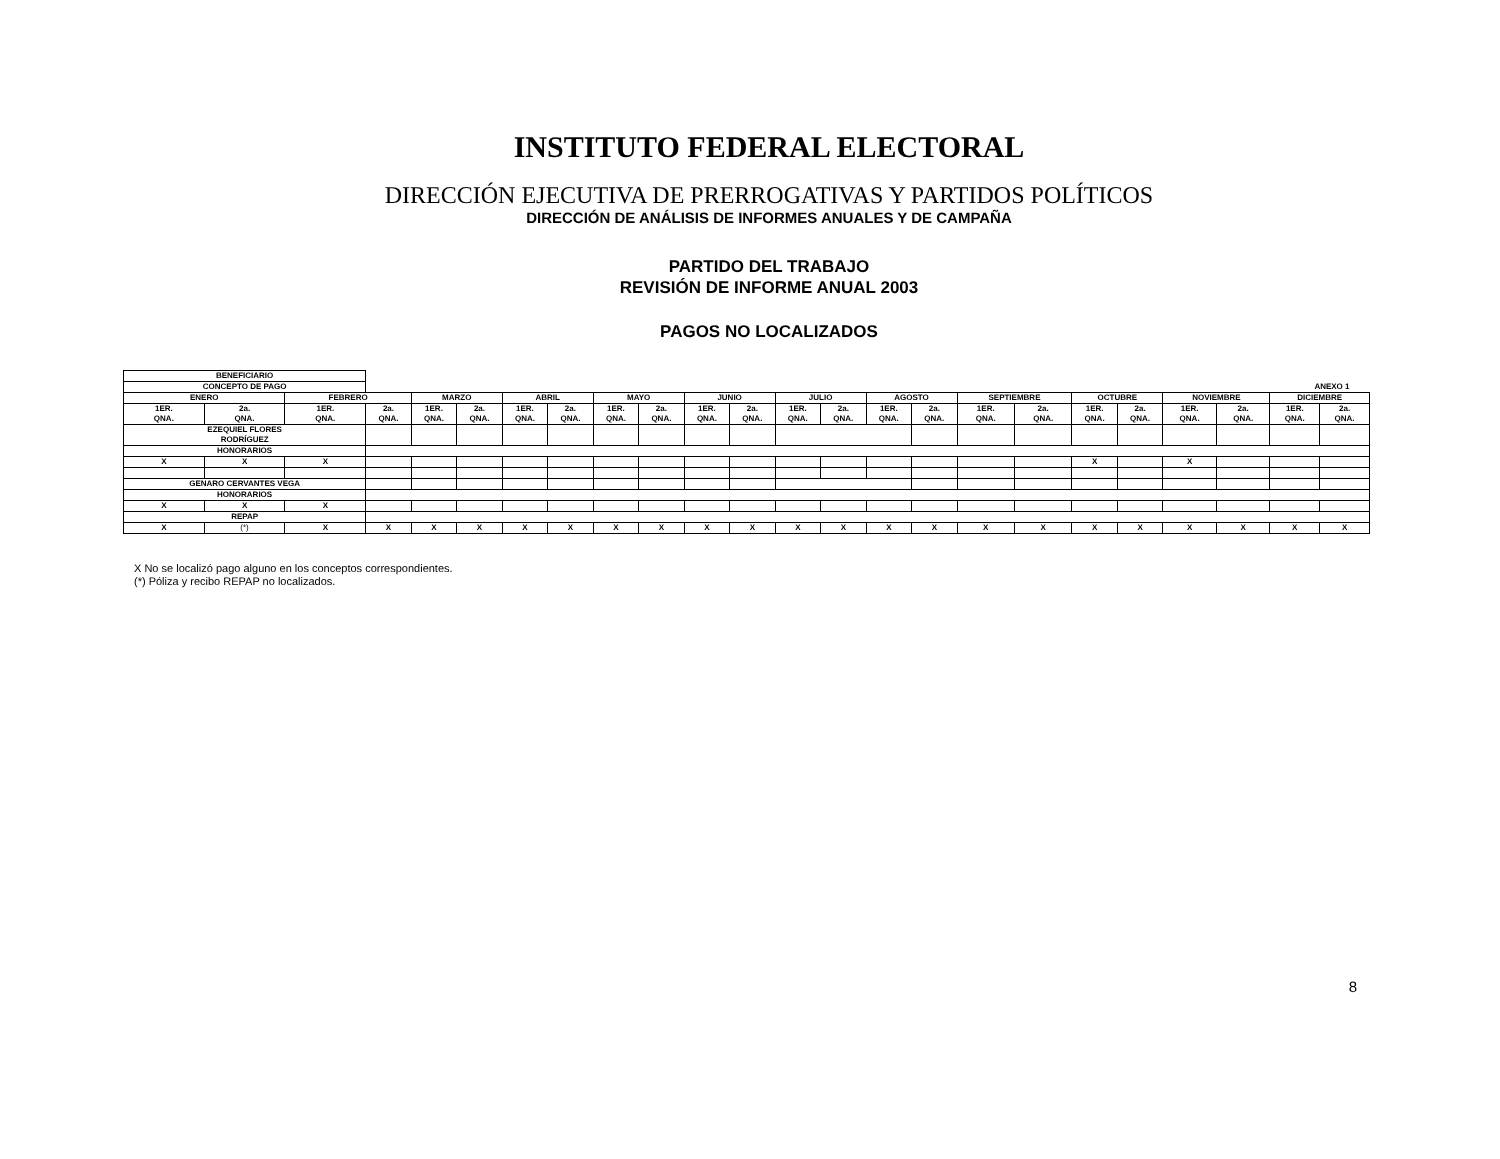INSTITUTO FEDERAL ELECTORAL
DIRECCIÓN EJECUTIVA DE PRERROGATIVAS Y PARTIDOS POLÍTICOS
DIRECCIÓN DE ANÁLISIS DE INFORMES ANUALES Y DE CAMPAÑA
PARTIDO DEL TRABAJO
REVISIÓN DE INFORME ANUAL 2003
PAGOS NO LOCALIZADOS
| BENEFICIARIO | | | | | | | | | | | | | | | | | | | | | | | |
| CONCEPTO DE PAGO | | | ANEXO 1 | | | | | | | | | | | | | | | | | | | | |
| ENERO | | FEBRERO | | MARZO | | ABRIL | | MAYO | | JUNIO | | JULIO | | AGOSTO | | SEPTIEMBRE | | OCTUBRE | | NOVIEMBRE | | DICIEMBRE | |
| 1ER. QNA. | 2a. QNA. | 1ER. QNA. | 2a. QNA. | 1ER. QNA. | 2a. QNA. | 1ER. QNA. | 2a. QNA. | 1ER. QNA. | 2a. QNA. | 1ER. QNA. | 2a. QNA. | 1ER. QNA. | 2a. QNA. | 1ER. QNA. | 2a. QNA. | 1ER. QNA. | 2a. QNA. | 1ER. QNA. | 2a. QNA. | 1ER. QNA. | 2a. QNA. | 1ER. QNA. | 2a. QNA. |
| EZEQUIEL FLORES RODRÍGUEZ | | | | | | | | | | | | | | | | | | | | | | | |
| HONORARIOS | | | | | | | | | | | | | | | | | | | | | | | |
| X | X | X | | | | | | | | | | | | | | | | X | | X | | | |
| GENARO CERVANTES VEGA | | | | | | | | | | | | | | | | | | | | | | | |
| HONORARIOS | | | | | | | | | | | | | | | | | | | | | | | |
| X | X | X | | | | | | | | | | | | | | | | | | | | | |
| REPAP | | | | | | | | | | | | | | | | | | | | | | | |
| X | (*) | X | X | X | X | X | X | X | X | X | X | X | X | X | X | X | X | X | X | X | X | X | X |
X No se localizó pago alguno en los conceptos correspondientes.
(*) Póliza y recibo REPAP no localizados.
8